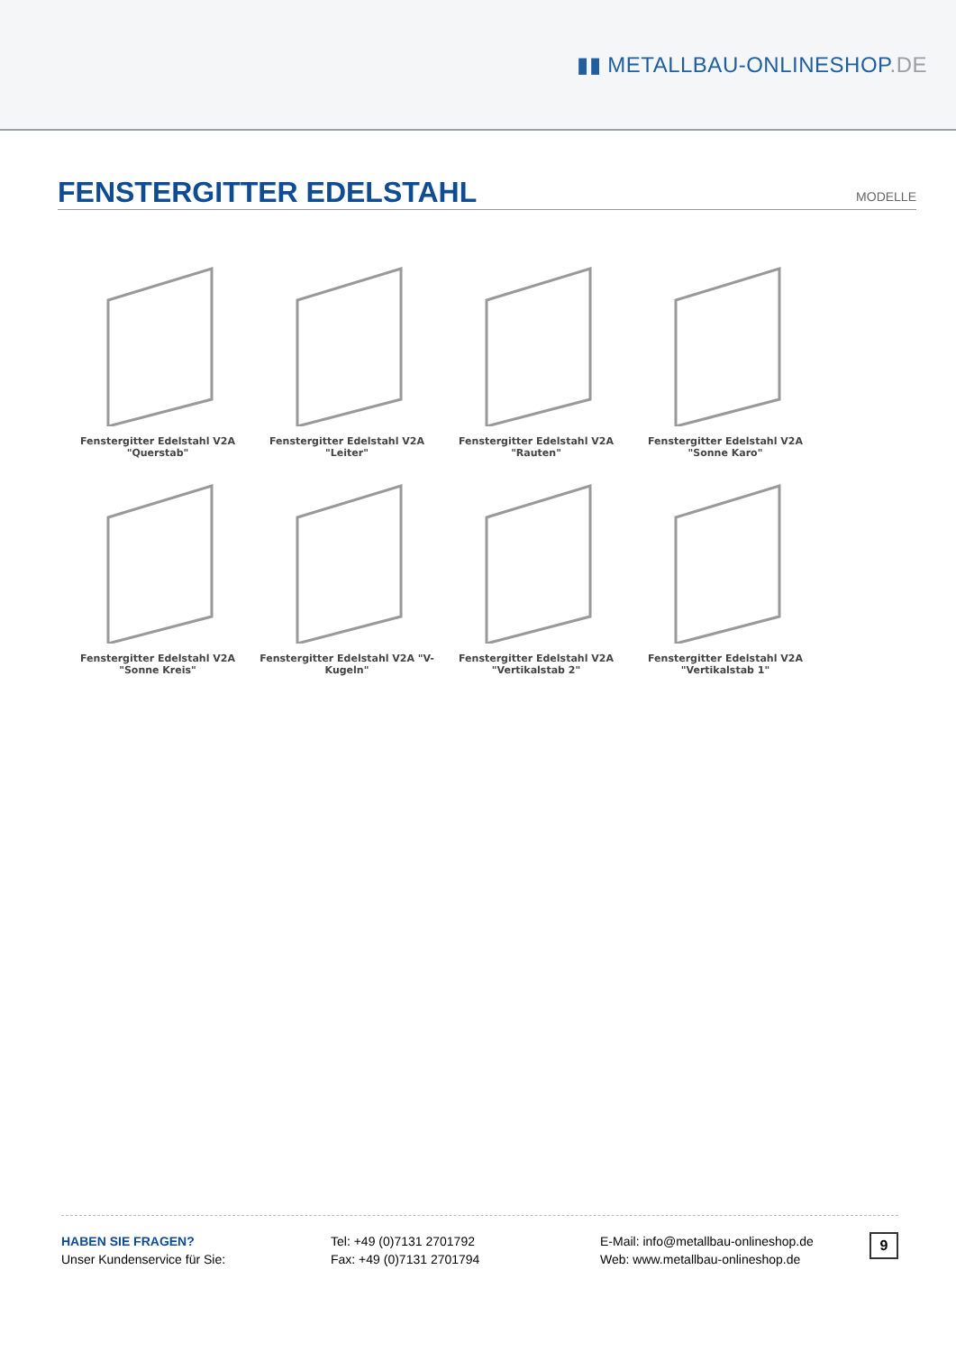▮▮ METALLBAU-ONLINESHOP.DE
FENSTERGITTER EDELSTAHL
MODELLE
Fenstergitter Edelstahl V2A "Querstab"
Fenstergitter Edelstahl V2A "Leiter"
Fenstergitter Edelstahl V2A "Rauten"
Fenstergitter Edelstahl V2A "Sonne Karo"
Fenstergitter Edelstahl V2A "Sonne Kreis"
Fenstergitter Edelstahl V2A "V-Kugeln"
Fenstergitter Edelstahl V2A "Vertikalstab 2"
Fenstergitter Edelstahl V2A "Vertikalstab 1"
HABEN SIE FRAGEN?
Unser Kundenservice für Sie:
Tel: +49 (0)7131 2701792
Fax: +49 (0)7131 2701794
E-Mail: info@metallbau-onlineshop.de
Web: www.metallbau-onlineshop.de
9